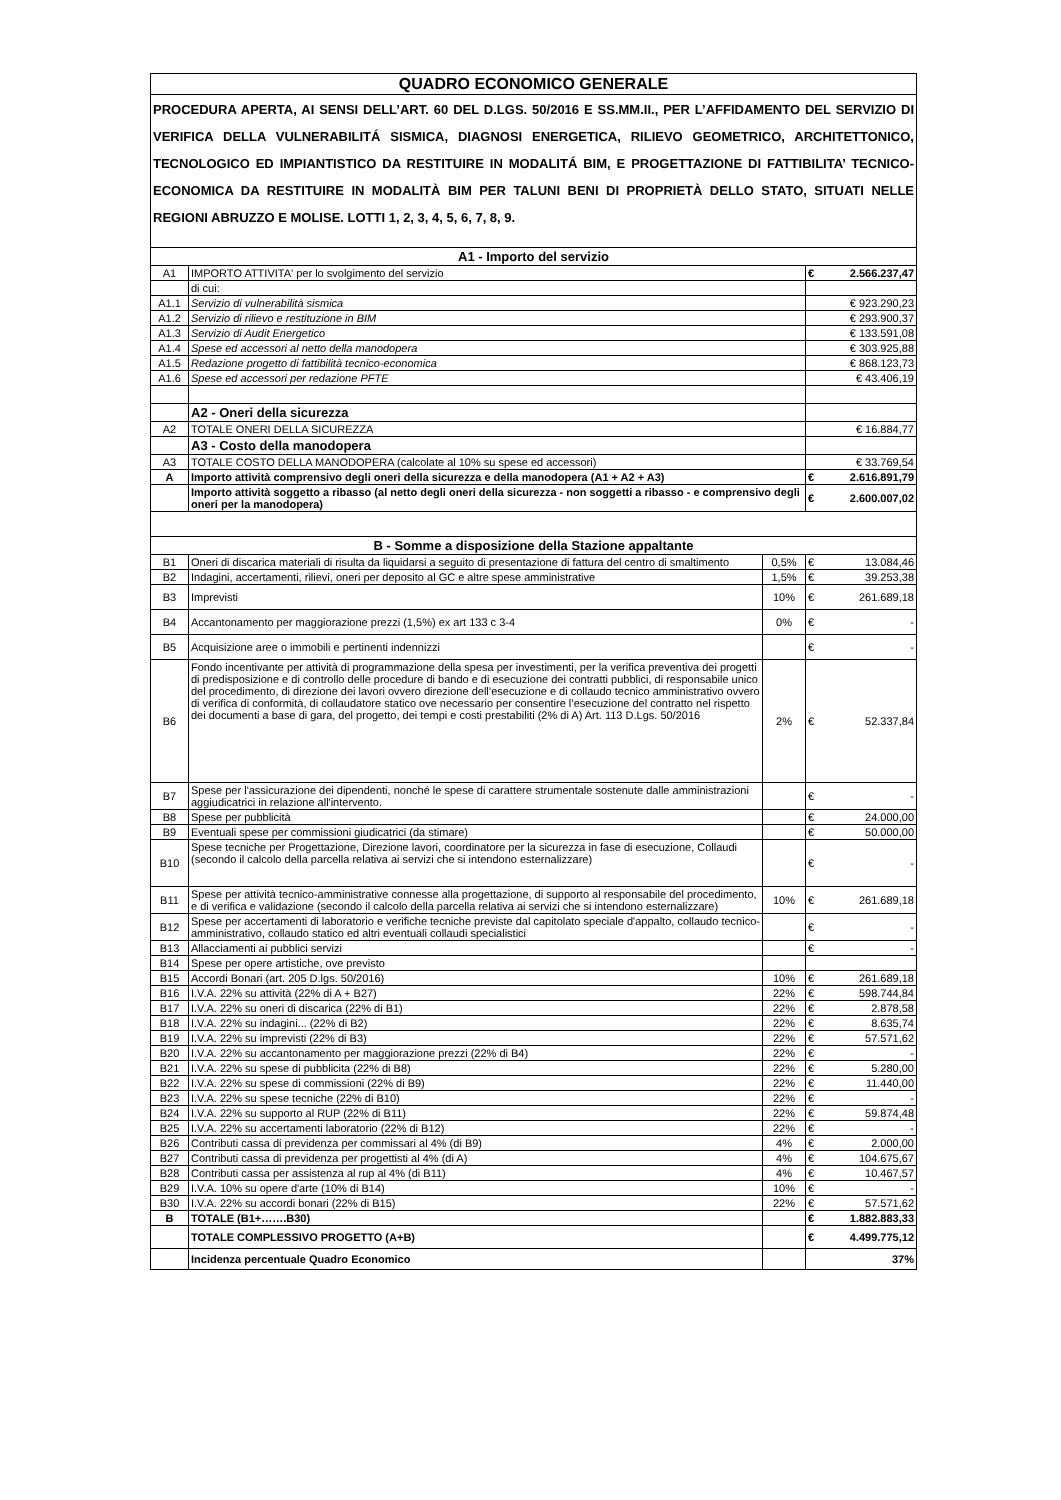| QUADRO ECONOMICO GENERALE | | | | |
| --- | --- | --- | --- | --- |
| PROCEDURA APERTA, AI SENSI DELL’ART. 60 DEL D.LGS. 50/2016 E SS.MM.II., PER L’AFFIDAMENTO DEL SERVIZIO DI VERIFICA DELLA VULNERABILITÁ SISMICA, DIAGNOSI ENERGETICA, RILIEVO GEOMETRICO, ARCHITETTONICO, TECNOLOGICO ED IMPIANTISTICO DA RESTITUIRE IN MODALITÁ BIM, E PROGETTAZIONE DI FATTIBILITA’ TECNICO-ECONOMICA DA RESTITUIRE IN MODALITÀ BIM PER TALUNI BENI DI PROPRIETÀ DELLO STATO, SITUATI NELLE REGIONI ABRUZZO E MOLISE. LOTTI 1, 2, 3, 4, 5, 6, 7, 8, 9. | | | | |
| A1 - Importo del servizio | | | | |
| A1 | IMPORTO ATTIVITA' per lo svolgimento del servizio | | € | 2.566.237,47 |
| | di cui: | | | |
| A1.1 | Servizio di vulnerabilità sismica | | € 923.290,23 | |
| A1.2 | Servizio di rilievo e restituzione in BIM | | € 293.900,37 | |
| A1.3 | Servizio di Audit Energetico | | € 133.591,08 | |
| A1.4 | Spese ed accessori al netto della manodopera | | € 303.925,88 | |
| A1.5 | Redazione progetto di fattibilità tecnico-economica | | € 868.123,73 | |
| A1.6 | Spese ed accessori per redazione PFTE | | € 43.406,19 | |
| | A2 - Oneri della sicurezza | | | |
| A2 | TOTALE ONERI DELLA SICUREZZA | | € 16.884,77 | |
| | A3 - Costo della manodopera | | | |
| A3 | TOTALE COSTO DELLA MANODOPERA (calcolate al 10% su spese ed accessori) | | € 33.769,54 | |
| A | Importo attività comprensivo degli oneri della sicurezza e della manodopera (A1 + A2 + A3) | | € | 2.616.891,79 |
| | Importo attività soggetto a ribasso (al netto degli oneri della sicurezza - non soggetti a ribasso - e comprensivo degli oneri per la manodopera) | | € | 2.600.007,02 |
| B - Somme a disposizione della Stazione appaltante | | | | |
| B1 | Oneri di discarica materiali di risulta da liquidarsi a seguito di presentazione di fattura del centro di smaltimento | 0,5% | € | 13.084,46 |
| B2 | Indagini, accertamenti, rilievi, oneri per deposito al GC e altre spese amministrative | 1,5% | € | 39.253,38 |
| B3 | Imprevisti | 10% | € | 261.689,18 |
| B4 | Accantonamento per maggiorazione prezzi (1,5%) ex art 133 c 3-4 | 0% | € | - |
| B5 | Acquisizione aree o immobili e pertinenti indennizzi | | € | - |
| B6 | Fondo incentivante per attività di programmazione della spesa per investimenti, per la verifica preventiva dei progetti di predisposizione e di controllo delle procedure di bando e di esecuzione dei contratti pubblici, di responsabile unico del procedimento, di direzione dei lavori ovvero direzione dell’esecuzione e di collaudo tecnico amministrativo ovvero di verifica di conformità, di collaudatore statico ove necessario per consentire l’esecuzione del contratto nel rispetto dei documenti a base di gara, del progetto, dei tempi e costi prestabiliti (2% di A) Art. 113 D.Lgs. 50/2016 | 2% | € | 52.337,84 |
| B7 | Spese per l'assicurazione dei dipendenti, nonché le spese di carattere strumentale sostenute dalle amministrazioni aggiudicatrici in relazione all'intervento. | | € | - |
| B8 | Spese per pubblicità | | € | 24.000,00 |
| B9 | Eventuali spese per commissioni giudicatrici (da stimare) | | € | 50.000,00 |
| B10 | Spese tecniche per Progettazione, Direzione lavori, coordinatore per la sicurezza in fase di esecuzione, Collaudi (secondo il calcolo della parcella relativa ai servizi che si intendono esternalizzare) | | € | - |
| B11 | Spese per attività tecnico-amministrative connesse alla progettazione, di supporto al responsabile del procedimento, e di verifica e validazione (secondo il calcolo della parcella relativa ai servizi che si intendono esternalizzare) | 10% | € | 261.689,18 |
| B12 | Spese per accertamenti di laboratorio e verifiche tecniche previste dal capitolato speciale d'appalto, collaudo tecnico-amministrativo, collaudo statico ed altri eventuali collaudi specialistici | | € | - |
| B13 | Allacciamenti ai pubblici servizi | | € | - |
| B14 | Spese per opere artistiche, ove previsto | | | |
| B15 | Accordi Bonari (art. 205 D.lgs. 50/2016) | 10% | € | 261.689,18 |
| B16 | I.V.A. 22% su attività (22% di A + B27) | 22% | € | 598.744,84 |
| B17 | I.V.A. 22% su oneri di discarica (22% di B1) | 22% | € | 2.878,58 |
| B18 | I.V.A. 22% su indagini... (22% di B2) | 22% | € | 8.635,74 |
| B19 | I.V.A. 22% su imprevisti (22% di B3) | 22% | € | 57.571,62 |
| B20 | I.V.A. 22% su accantonamento per maggiorazione prezzi (22% di B4) | 22% | € | - |
| B21 | I.V.A. 22% su spese di pubblicita (22% di B8) | 22% | € | 5.280,00 |
| B22 | I.V.A. 22% su spese di commissioni (22% di B9) | 22% | € | 11.440,00 |
| B23 | I.V.A. 22% su spese tecniche (22% di B10) | 22% | € | - |
| B24 | I.V.A. 22% su supporto al RUP (22% di B11) | 22% | € | 59.874,48 |
| B25 | I.V.A. 22% su accertamenti laboratorio (22% di B12) | 22% | € | - |
| B26 | Contributi cassa di previdenza per commissari al 4% (di B9) | 4% | € | 2.000,00 |
| B27 | Contributi cassa di previdenza per progettisti al 4% (di A) | 4% | € | 104.675,67 |
| B28 | Contributi cassa per assistenza al rup al 4% (di B11) | 4% | € | 10.467,57 |
| B29 | I.V.A. 10% su opere d'arte (10% di B14) | 10% | € | - |
| B30 | I.V.A. 22% su accordi bonari (22% di B15) | 22% | € | 57.571,62 |
| B | TOTALE (B1+…….B30) | | € | 1.882.883,33 |
| | TOTALE COMPLESSIVO PROGETTO (A+B) | | € | 4.499.775,12 |
| | Incidenza percentuale Quadro Economico | | 37% | |